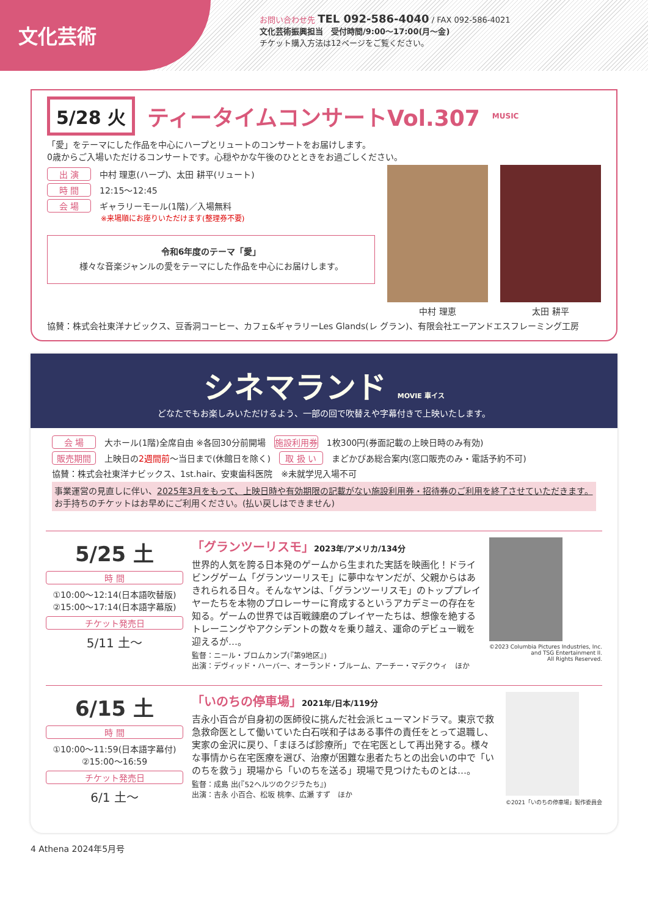文化芸術
お問い合わせ先 TEL 092-586-4040 / FAX 092-586-4021
文化芸術振興担当　受付時間/9:00〜17:00(月〜金)
チケット購入方法は12ページをご覧ください。
5/28 火 ティータイムコンサートVol.307 MUSIC
「愛」をテーマにした作品を中心にハープとリュートのコンサートをお届けします。
0歳からご入場いただけるコンサートです。心穏やかな午後のひとときをお過ごしください。
出 演 中村 理恵(ハープ)、太田 耕平(リュート)
時 間 12:15〜12:45
会 場 ギャラリーモール(1階)／入場無料
※来場順にお座りいただけます(整理券不要)
令和6年度のテーマ「愛」
様々な音楽ジャンルの愛をテーマにした作品を中心にお届けします。
中村 理恵 太田 耕平
協賛：株式会社東洋ナビックス、豆香洞コーヒー、カフェ&ギャラリーLes Glands(レ グラン)、有限会社エーアンドエスフレーミング工房
シネマランド MOVIE 車イス
どなたでもお楽しみいただけるよう、一部の回で吹替えや字幕付きで上映いたします。
会 場 大ホール(1階)全席自由 ※各回30分前開場　施設利用券 1枚300円(券面記載の上映日時のみ有効)
販売期間 上映日の2週間前〜当日まで(休館日を除く)　取 扱 い まどかぴあ総合案内(窓口販売のみ・電話予約不可)
協賛：株式会社東洋ナビックス、1st.hair、安東歯科医院　※未就学児入場不可
事業運営の見直しに伴い、2025年3月をもって、上映日時や有効期限の記載がない施設利用券・招待券のご利用を終了させていただきます。お手持ちのチケットはお早めにご利用ください。(払い戻しはできません)
5/25 土
時 間
①10:00〜12:14(日本語吹替版)
②15:00〜17:14(日本語字幕版)
チケット発売日
5/11 土〜
「グランツーリスモ」2023年/アメリカ/134分
世界的人気を誇る日本発のゲームから生まれた実話を映画化！ドライビングゲーム「グランツーリスモ」に夢中なヤンだが、父親からはあきれられる日々。そんなヤンは、「グランツーリスモ」のトッププレイヤーたちを本物のプロレーサーに育成するというアカデミーの存在を知る。ゲームの世界では百戦錬磨のプレイヤーたちは、想像を絶するトレーニングやアクシデントの数々を乗り越え、運命のデビュー戦を迎えるが…。
監督：ニール・ブロムカンプ(『第9地区』)
出演：デヴィッド・ハーバー、オーランド・ブルーム、アーチー・マデクウィ　ほか
©2023 Columbia Pictures Industries, Inc.
and TSG Entertainment II.
All Rights Reserved.
6/15 土
時 間
①10:00〜11:59(日本語字幕付)
②15:00〜16:59
チケット発売日
6/1 土〜
「いのちの停車場」2021年/日本/119分
吉永小百合が自身初の医師役に挑んだ社会派ヒューマンドラマ。東京で救急救命医として働いていた白石咲和子はある事件の責任をとって退職し、実家の金沢に戻り、「まほろば診療所」で在宅医として再出発する。様々な事情から在宅医療を選び、治療が困難な患者たちとの出会いの中で「いのちを救う」現場から「いのちを送る」現場で見つけたものとは…。
監督：成島 出(『52ヘルツのクジラたち』)
出演：吉永 小百合、松坂 桃李、広瀬 すず　ほか
©2021「いのちの停車場」製作委員会
4 Athena 2024年5月号